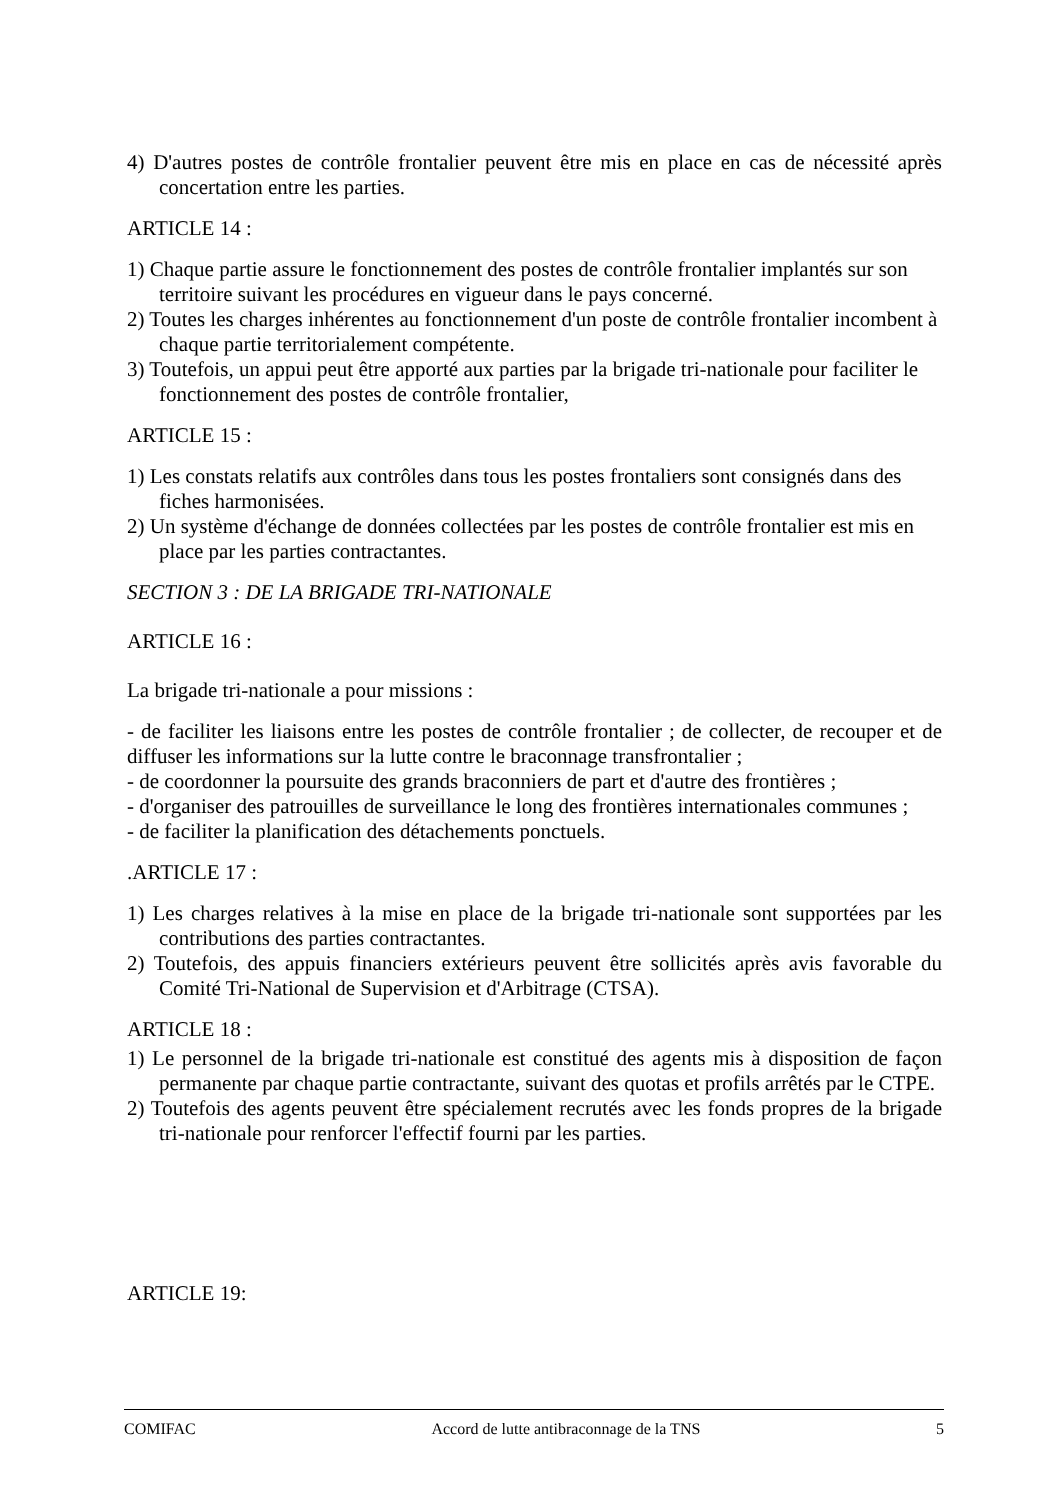4) D'autres postes de contrôle frontalier peuvent être mis en place en cas de nécessité après concertation entre les parties.
ARTICLE 14 :
1) Chaque partie assure le fonctionnement des postes de contrôle frontalier implantés sur son territoire suivant les procédures en vigueur dans le pays concerné.
2) Toutes les charges inhérentes au fonctionnement d'un poste de contrôle frontalier incombent à chaque partie territorialement compétente.
3) Toutefois, un appui peut être apporté aux parties par la brigade tri-nationale pour faciliter le fonctionnement des postes de contrôle frontalier,
ARTICLE 15 :
1) Les constats relatifs aux contrôles dans tous les postes frontaliers sont consignés dans des fiches harmonisées.
2) Un système d'échange de données collectées par les postes de contrôle frontalier est mis en place par les parties contractantes.
SECTION 3 : DE LA BRIGADE TRI-NATIONALE
ARTICLE 16 :
La brigade tri-nationale a pour missions :
- de faciliter les liaisons entre les postes de contrôle frontalier ; de collecter, de recouper et de diffuser les informations sur la lutte contre le braconnage transfrontalier ;
- de coordonner la poursuite des grands braconniers de part et d'autre des frontières ;
- d'organiser des patrouilles de surveillance le long des frontières internationales communes ;
- de faciliter la planification des détachements ponctuels.
.ARTICLE 17 :
1) Les charges relatives à la mise en place de la brigade tri-nationale sont supportées par les contributions des parties contractantes.
2) Toutefois, des appuis financiers extérieurs peuvent être sollicités après avis favorable du Comité Tri-National de Supervision et d'Arbitrage (CTSA).
ARTICLE 18 :
1) Le personnel de la brigade tri-nationale est constitué des agents mis à disposition de façon permanente par chaque partie contractante, suivant des quotas et profils arrêtés par le CTPE.
2) Toutefois des agents peuvent être spécialement recrutés avec les fonds propres de la brigade tri-nationale pour renforcer l'effectif fourni par les parties.
ARTICLE 19:
COMIFAC Accord de lutte antibraconnage de la TNS 5